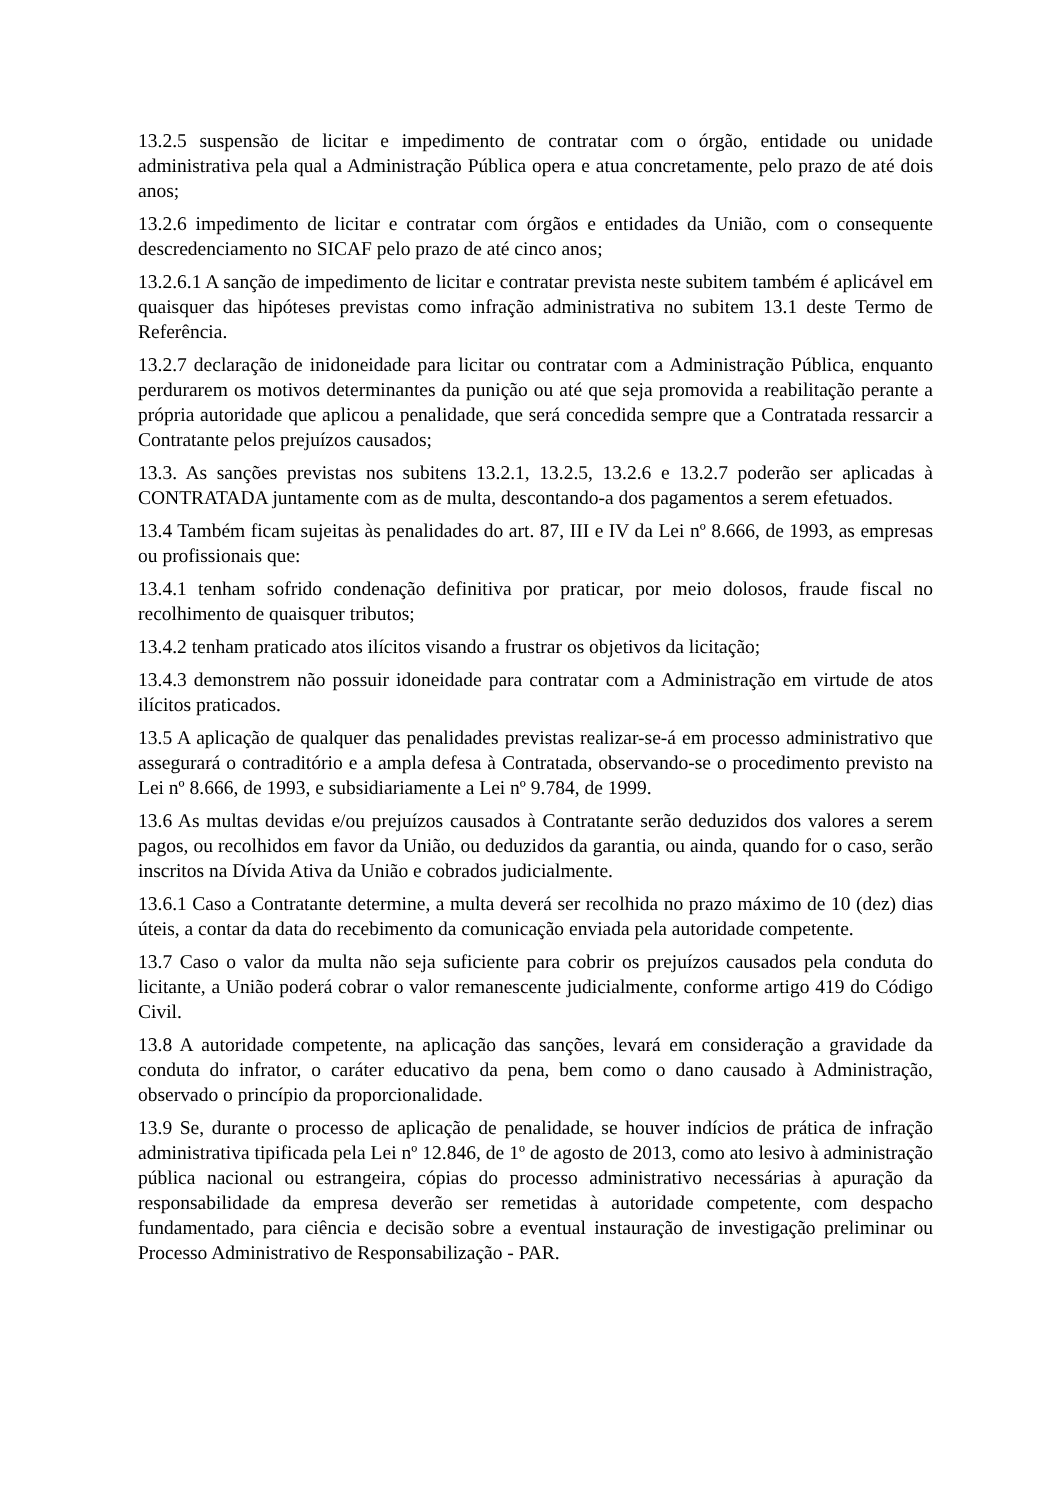13.2.5 suspensão de licitar e impedimento de contratar com o órgão, entidade ou unidade administrativa pela qual a Administração Pública opera e atua concretamente, pelo prazo de até dois anos;
13.2.6 impedimento de licitar e contratar com órgãos e entidades da União, com o consequente descredenciamento no SICAF pelo prazo de até cinco anos;
13.2.6.1 A sanção de impedimento de licitar e contratar prevista neste subitem também é aplicável em quaisquer das hipóteses previstas como infração administrativa no subitem 13.1 deste Termo de Referência.
13.2.7 declaração de inidoneidade para licitar ou contratar com a Administração Pública, enquanto perdurarem os motivos determinantes da punição ou até que seja promovida a reabilitação perante a própria autoridade que aplicou a penalidade, que será concedida sempre que a Contratada ressarcir a Contratante pelos prejuízos causados;
13.3. As sanções previstas nos subitens 13.2.1, 13.2.5, 13.2.6 e 13.2.7 poderão ser aplicadas à CONTRATADA juntamente com as de multa, descontando-a dos pagamentos a serem efetuados.
13.4 Também ficam sujeitas às penalidades do art. 87, III e IV da Lei nº 8.666, de 1993, as empresas ou profissionais que:
13.4.1 tenham sofrido condenação definitiva por praticar, por meio dolosos, fraude fiscal no recolhimento de quaisquer tributos;
13.4.2 tenham praticado atos ilícitos visando a frustrar os objetivos da licitação;
13.4.3 demonstrem não possuir idoneidade para contratar com a Administração em virtude de atos ilícitos praticados.
13.5 A aplicação de qualquer das penalidades previstas realizar-se-á em processo administrativo que assegurará o contraditório e a ampla defesa à Contratada, observando-se o procedimento previsto na Lei nº 8.666, de 1993, e subsidiariamente a Lei nº 9.784, de 1999.
13.6 As multas devidas e/ou prejuízos causados à Contratante serão deduzidos dos valores a serem pagos, ou recolhidos em favor da União, ou deduzidos da garantia, ou ainda, quando for o caso, serão inscritos na Dívida Ativa da União e cobrados judicialmente.
13.6.1 Caso a Contratante determine, a multa deverá ser recolhida no prazo máximo de 10 (dez) dias úteis, a contar da data do recebimento da comunicação enviada pela autoridade competente.
13.7 Caso o valor da multa não seja suficiente para cobrir os prejuízos causados pela conduta do licitante, a União poderá cobrar o valor remanescente judicialmente, conforme artigo 419 do Código Civil.
13.8 A autoridade competente, na aplicação das sanções, levará em consideração a gravidade da conduta do infrator, o caráter educativo da pena, bem como o dano causado à Administração, observado o princípio da proporcionalidade.
13.9 Se, durante o processo de aplicação de penalidade, se houver indícios de prática de infração administrativa tipificada pela Lei nº 12.846, de 1º de agosto de 2013, como ato lesivo à administração pública nacional ou estrangeira, cópias do processo administrativo necessárias à apuração da responsabilidade da empresa deverão ser remetidas à autoridade competente, com despacho fundamentado, para ciência e decisão sobre a eventual instauração de investigação preliminar ou Processo Administrativo de Responsabilização - PAR.